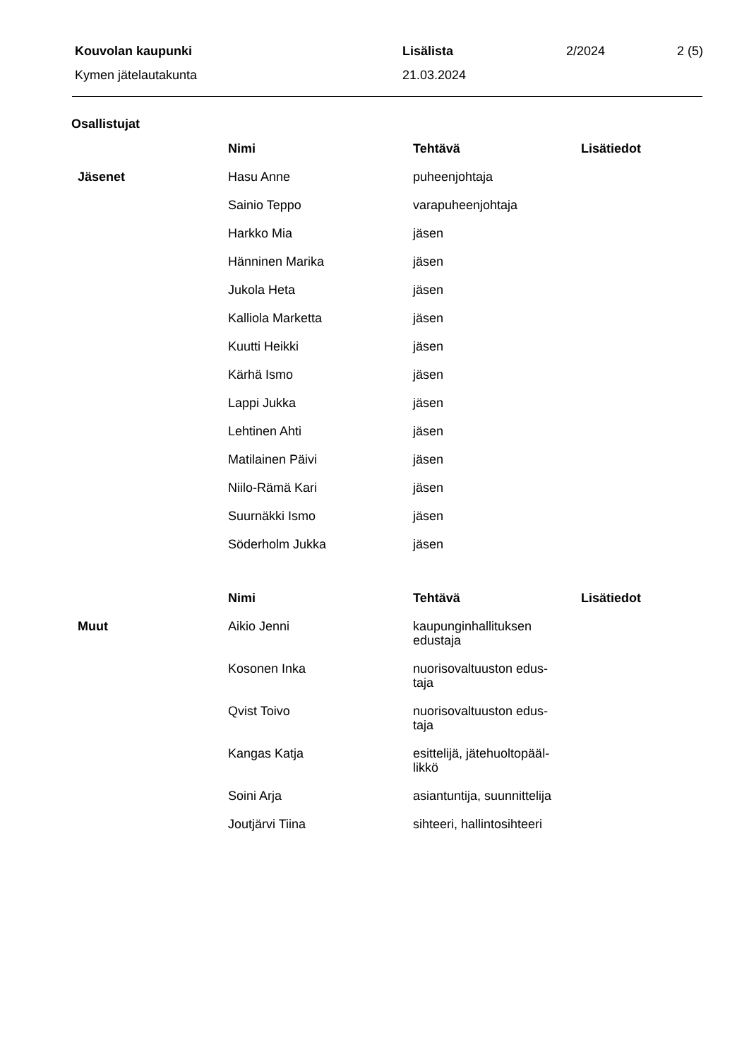| Kouvolan kaupunki | Lisälista | 2/2024 | 2 (5) |
| Kymen jätelautakunta | 21.03.2024 | | |
Osallistujat
| | Nimi | Tehtävä | Lisätiedot |
| Jäsenet | Hasu Anne | puheenjohtaja | |
| | Sainio Teppo | varapuheenjohtaja | |
| | Harkko Mia | jäsen | |
| | Hänninen Marika | jäsen | |
| | Jukola Heta | jäsen | |
| | Kalliola Marketta | jäsen | |
| | Kuutti Heikki | jäsen | |
| | Kärhä Ismo | jäsen | |
| | Lappi Jukka | jäsen | |
| | Lehtinen Ahti | jäsen | |
| | Matilainen Päivi | jäsen | |
| | Niilo-Rämä Kari | jäsen | |
| | Suurnäkki Ismo | jäsen | |
| | Söderholm Jukka | jäsen | |
| | Nimi | Tehtävä | Lisätiedot |
| Muut | Aikio Jenni | kaupunginhallituksen edustaja | |
| | Kosonen Inka | nuorisovaltuuston edus- taja | |
| | Qvist Toivo | nuorisovaltuuston edus- taja | |
| | Kangas Katja | esittelijä, jätehuoltopääl- likkö | |
| | Soini Arja | asiantuntija, suunnittelija | |
| | Joutjärvi Tiina | sihteeri, hallintosihteeri | |